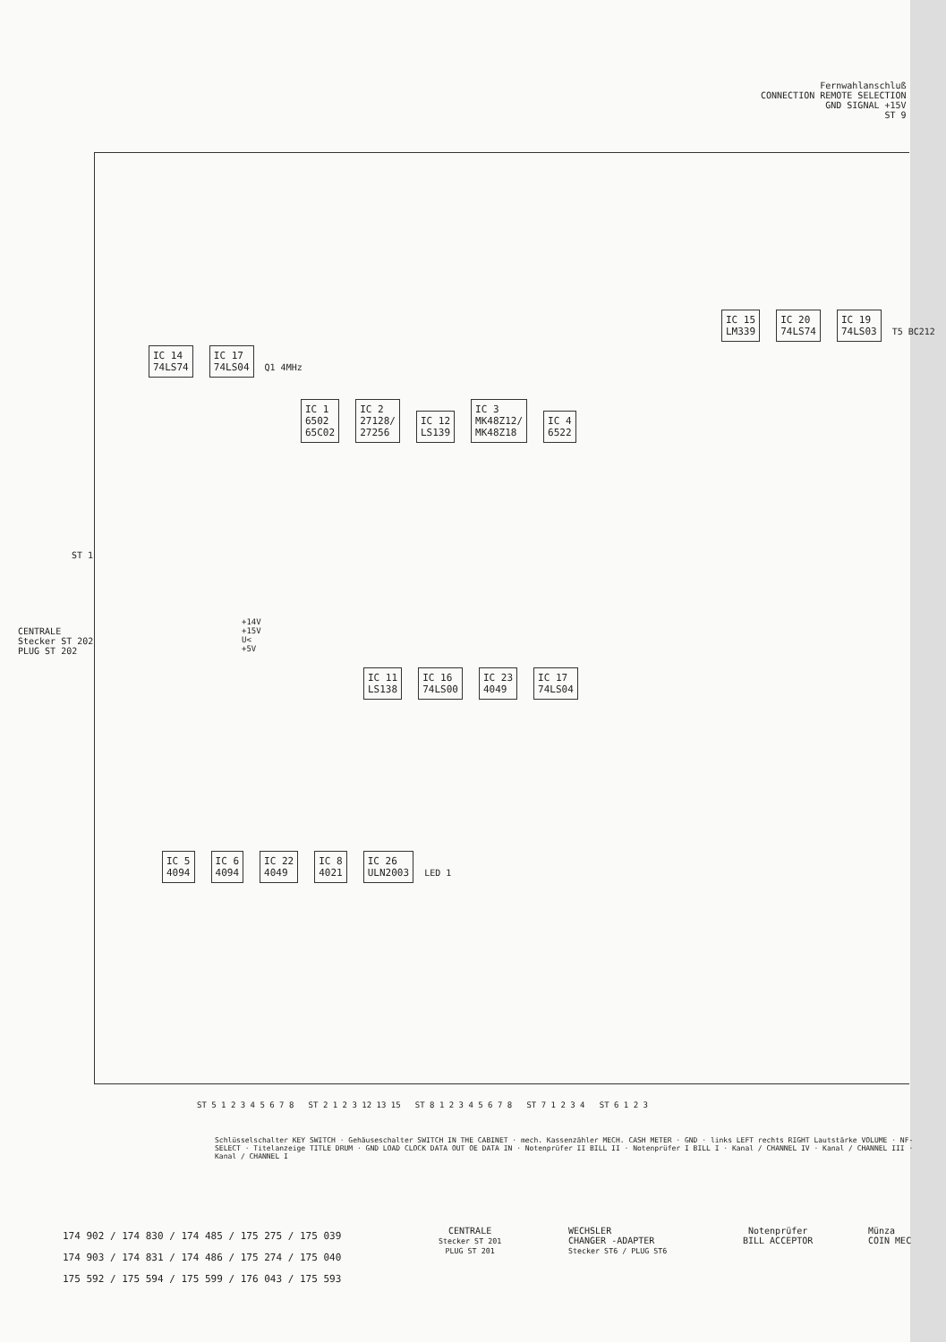Fernwahlanschluß
CONNECTION REMOTE SELECTION
GND SIGNAL +15V
ST 9
ST 1
CENTRALE
Stecker ST 202
PLUG ST 202
+14V
+15V
U<
+5V
IC 14
74LS74 IC 17
74LS04 Q1 4MHz
IC 1
6502
65C02 IC 2
27128/
27256 IC 12
LS139 IC 3
MK48Z12/
MK48Z18 IC 4
6522
IC 15
LM339 IC 20
74LS74 IC 19
74LS03 T5 BC212
IC 11
LS138 IC 16
74LS00 IC 23
4049 IC 17
74LS04
IC 5
4094 IC 6
4094 IC 22
4049 IC 8
4021 IC 26
ULN2003 LED 1
ST 5 1 2 3 4 5 6 7 8 ST 2 1 2 3 12 13 15 ST 8 1 2 3 4 5 6 7 8 ST 7 1 2 3 4 ST 6 1 2 3
Schlüsselschalter KEY SWITCH · Gehäuseschalter SWITCH IN THE CABINET · mech. Kassenzähler MECH. CASH METER · GND · links LEFT rechts RIGHT Lautstärke VOLUME · NF-SELECT · Titelanzeige TITLE DRUM · GND LOAD CLOCK DATA OUT OE DATA IN · Notenprüfer II BILL II · Notenprüfer I BILL I · Kanal / CHANNEL IV · Kanal / CHANNEL III · Kanal / CHANNEL I
174 902 / 174 830 / 174 485 / 175 275 / 175 039
174 903 / 174 831 / 174 486 / 175 274 / 175 040
175 592 / 175 594 / 175 599 / 176 043 / 175 593
CENTRALE
Stecker ST 201
PLUG ST 201
WECHSLER
CHANGER -ADAPTER
Stecker ST6 / PLUG ST6
Notenprüfer
BILL ACCEPTOR
Münza
COIN MEC